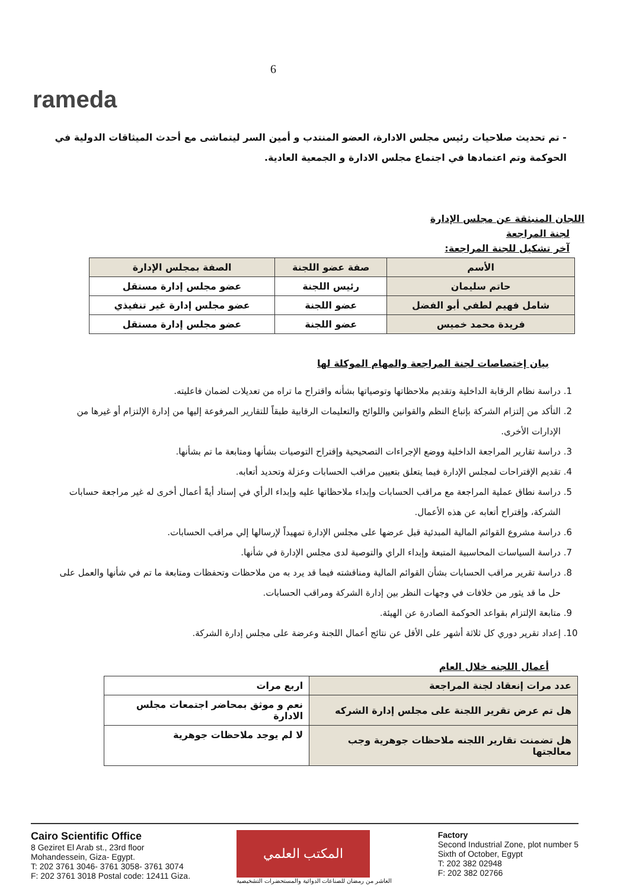rameda
6
- تم تحديث صلاحيات رئيس مجلس الادارة، العضو المنتدب و أمين السر ليتماشى مع أحدث الميثاقات الدولية في الحوكمة وتم اعتمادها في اجتماع مجلس الادارة و الجمعية العادية.
اللجان المنبثقة عن مجلس الإدارة
لجنة المراجعة
آخر تشكيل للجنة المراجعة:
| الأسم | صفة عضو اللجنة | الصفة بمجلس الإدارة |
| --- | --- | --- |
| حاتم سليمان | رئيس اللجنة | عضو مجلس إدارة مستقل |
| شامل فهيم لطفي أبو الفضل | عضو اللجنة | عضو مجلس إدارة غير تنفيذي |
| فريدة محمد خميس | عضو اللجنة | عضو مجلس إدارة مستقل |
بيان إختصاصات لجنة المراجعة والمهام الموكلة لها
1. دراسة نظام الرقابة الداخلية وتقديم ملاحظاتها وتوصياتها بشأنه واقتراح ما تراه من تعديلات لضمان فاعليته.
2. التأكد من إلتزام الشركة بإتباع النظم والقوانين واللوائح والتعليمات الرقابية طبقاً للتقارير المرفوعة إليها من إدارة الإلتزام أو غيرها من الإدارات الأخرى.
3. دراسة تقارير المراجعة الداخلية ووضع الإجراءات التصحيحية وإقتراح التوصيات بشأنها ومتابعة ما تم بشأنها.
4. تقديم الإقتراحات لمجلس الإدارة فيما يتعلق بتعيين مراقب الحسابات وعزلة وتحديد أتعابه.
5. دراسة نطاق عملية المراجعة مع مراقب الحسابات وإبداء ملاحظاتها عليه وإبداء الرأي في إسناد أيةً أعمال أخرى له غير مراجعة حسابات الشركة، وإقتراح أتعابه عن هذه الأعمال.
6. دراسة مشروع القوائم المالية المبدئية قبل عرضها على مجلس الإدارة تمهيداً لإرسالها إلي مراقب الحسابات.
7. دراسة السياسات المحاسبية المتبعة وإبداء الراي والتوصية لدى مجلس الإدارة في شأنها.
8. دراسة تقرير مراقب الحسابات بشأن القوائم المالية ومناقشته فيما قد يرد به من ملاحظات وتحفظات ومتابعة ما تم في شأنها والعمل على حل ما قد يثور من خلافات في وجهات النظر بين إدارة الشركة ومراقب الحسابات.
9. متابعة الإلتزام بقواعد الحوكمة الصادرة عن الهيئة.
10. إعداد تقرير دوري كل ثلاثة أشهر على الأقل عن نتائج أعمال اللجنة وعرضة على مجلس إدارة الشركة.
أعمال اللجنه خلال العام
| عدد مرات إنعقاد لجنة المراجعة | اربع مرات |
| هل تم عرض تقرير اللجنة على مجلس إدارة الشركه | نعم و موثق بمحاضر اجتمعات مجلس الادارة |
| هل تضمنت تقارير اللجنه ملاحظات جوهرية وجب معالجتها | لا لم يوجد ملاحظات جوهرية |
Cairo Scientific Office
8 Geziret El Arab st., 23rd floor
Mohandessein, Giza- Egypt.
T: 202 3761 3046- 3761 3058- 3761 3074
F: 202 3761 3018 Postal code: 12411 Giza.
المكتب العلمي
العاشر من رمضان للصناعات الدوائية والمستحضرات التشخيصية
Factory
Second Industrial Zone, plot number 5
Sixth of October, Egypt
T: 202 382 02948
F: 202 382 02766